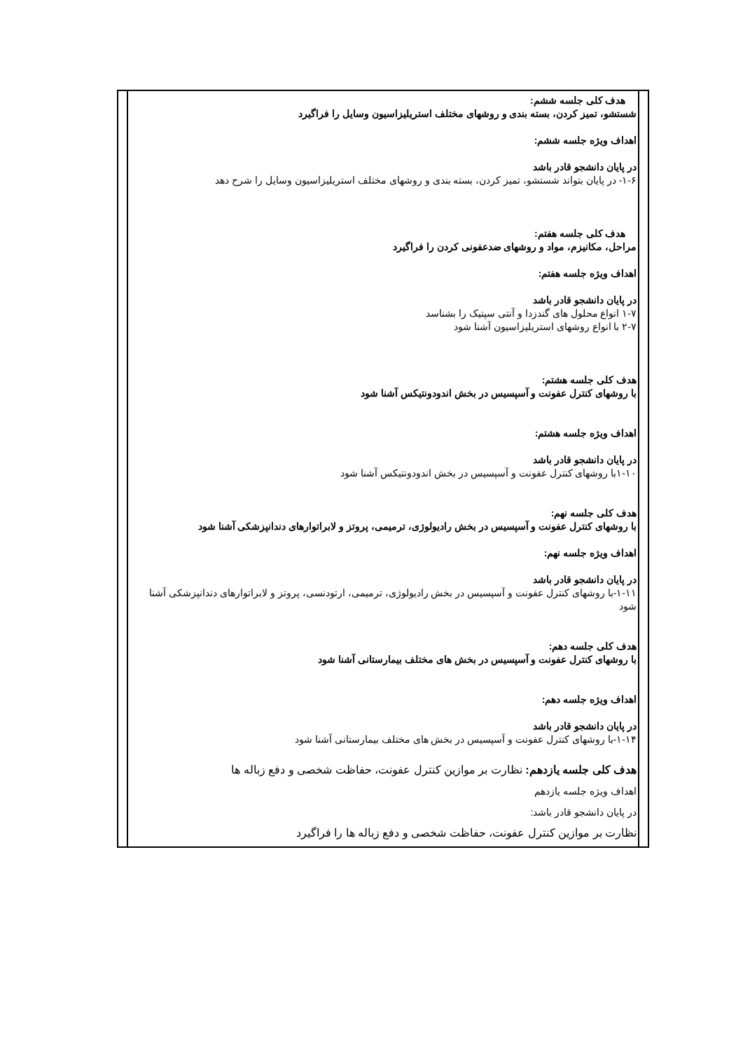| | هدف کلی جلسه ششم: شستشو، تمیز کردن، بسته بندی و روشهای مختلف استریلیزاسیون وسایل را فراگیرد اهداف ویژه جلسه ششم: در پایان دانشجو قادر باشد ۱-۶- در پایان بتواند شستشو، تمیز کردن، بسته بندی و روشهای مختلف استریلیزاسیون وسایل را شرح دهد هدف کلی جلسه هفتم: مراحل، مکانیزم، مواد و روشهای ضدعفونی کردن را فراگیرد اهداف ویژه جلسه هفتم: در پایان دانشجو قادر باشد ۱-۷ انواع محلول های گندزدا و آنتی سپتیک را بشناسد ۲-۷ با انواع روشهای استریلیزاسیون آشنا شود هدف کلی جلسه هشتم: با روشهای کنترل عفونت و آسپسیس در بخش اندودونتیکس آشنا شود اهداف ویژه جلسه هشتم: در پایان دانشجو قادر باشد ۱-۱۰با روشهای کنترل عفونت و آسپسیس در بخش اندودونتیکس آشنا شود هدف کلی جلسه نهم: با روشهای کنترل عفونت و آسپسیس در بخش رادیولوژی، ترمیمی، پروتز و لابراتوارهای دندانپزشکی آشنا شود اهداف ویژه جلسه نهم: در پایان دانشجو قادر باشد ۱-۱۱-با روشهای کنترل عفونت و آسپسیس در بخش رادیولوژی، ترمیمی، ارتودنسی، پروتز و لابراتوارهای دندانپزشکی آشنا شود هدف کلی جلسه دهم: با روشهای کنترل عفونت و آسپسیس در بخش های مختلف بیمارستانی آشنا شود اهداف ویژه جلسه دهم: در پایان دانشجو قادر باشد ۱-۱۴-با روشهای کنترل عفونت و آسپسیس در بخش های مختلف بیمارستانی آشنا شود هدف کلی جلسه یازدهم: نظارت بر موازین کنترل عفونت، حفاظت شخصی و دفع زباله ها اهداف ویژه جلسه یازدهم در پایان دانشجو قادر باشد: نظارت بر موازین کنترل عفونت، حفاظت شخصی و دفع زباله ها را فراگیرد | |